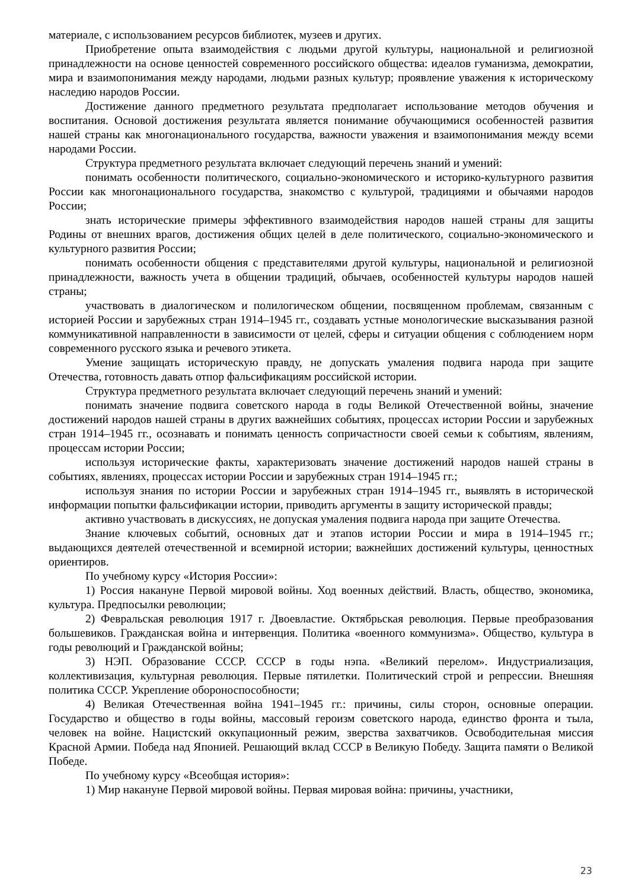материале, с использованием ресурсов библиотек, музеев и других.
Приобретение опыта взаимодействия с людьми другой культуры, национальной и религиозной принадлежности на основе ценностей современного российского общества: идеалов гуманизма, демократии, мира и взаимопонимания между народами, людьми разных культур; проявление уважения к историческому наследию народов России.
Достижение данного предметного результата предполагает использование методов обучения и воспитания. Основой достижения результата является понимание обучающимися особенностей развития нашей страны как многонационального государства, важности уважения и взаимопонимания между всеми народами России.
Структура предметного результата включает следующий перечень знаний и умений:
понимать особенности политического, социально-экономического и историко-культурного развития России как многонационального государства, знакомство с культурой, традициями и обычаями народов России;
знать исторические примеры эффективного взаимодействия народов нашей страны для защиты Родины от внешних врагов, достижения общих целей в деле политического, социально-экономического и культурного развития России;
понимать особенности общения с представителями другой культуры, национальной и религиозной принадлежности, важность учета в общении традиций, обычаев, особенностей культуры народов нашей страны;
участвовать в диалогическом и полилогическом общении, посвященном проблемам, связанным с историей России и зарубежных стран 1914–1945 гг., создавать устные монологические высказывания разной коммуникативной направленности в зависимости от целей, сферы и ситуации общения с соблюдением норм современного русского языка и речевого этикета.
Умение защищать историческую правду, не допускать умаления подвига народа при защите Отечества, готовность давать отпор фальсификациям российской истории.
Структура предметного результата включает следующий перечень знаний и умений:
понимать значение подвига советского народа в годы Великой Отечественной войны, значение достижений народов нашей страны в других важнейших событиях, процессах истории России и зарубежных стран 1914–1945 гг., осознавать и понимать ценность сопричастности своей семьи к событиям, явлениям, процессам истории России;
используя исторические факты, характеризовать значение достижений народов нашей страны в событиях, явлениях, процессах истории России и зарубежных стран 1914–1945 гг.;
используя знания по истории России и зарубежных стран 1914–1945 гг., выявлять в исторической информации попытки фальсификации истории, приводить аргументы в защиту исторической правды;
активно участвовать в дискуссиях, не допуская умаления подвига народа при защите Отечества.
Знание ключевых событий, основных дат и этапов истории России и мира в 1914–1945 гг.; выдающихся деятелей отечественной и всемирной истории; важнейших достижений культуры, ценностных ориентиров.
По учебному курсу «История России»:
1) Россия накануне Первой мировой войны. Ход военных действий. Власть, общество, экономика, культура. Предпосылки революции;
2) Февральская революция 1917 г. Двоевластие. Октябрьская революция. Первые преобразования большевиков. Гражданская война и интервенция. Политика «военного коммунизма». Общество, культура в годы революций и Гражданской войны;
3) НЭП. Образование СССР. СССР в годы нэпа. «Великий перелом». Индустриализация, коллективизация, культурная революция. Первые пятилетки. Политический строй и репрессии. Внешняя политика СССР. Укрепление обороноспособности;
4) Великая Отечественная война 1941–1945 гг.: причины, силы сторон, основные операции. Государство и общество в годы войны, массовый героизм советского народа, единство фронта и тыла, человек на войне. Нацистский оккупационный режим, зверства захватчиков. Освободительная миссия Красной Армии. Победа над Японией. Решающий вклад СССР в Великую Победу. Защита памяти о Великой Победе.
По учебному курсу «Всеобщая история»:
1) Мир накануне Первой мировой войны. Первая мировая война: причины, участники,
23